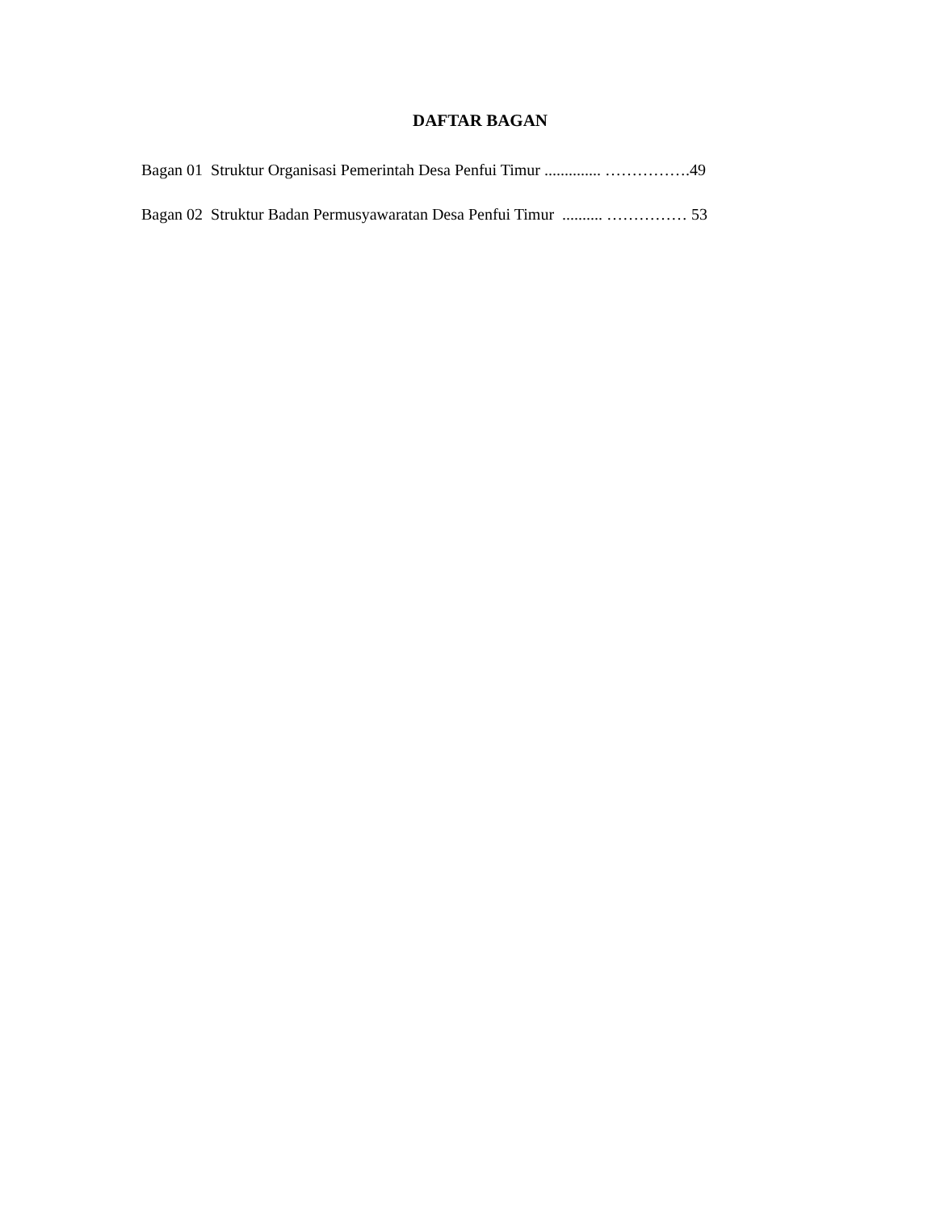DAFTAR BAGAN
Bagan 01 Struktur Organisasi Pemerintah Desa Penfui Timur .............. …………….49
Bagan 02 Struktur Badan Permusyawaratan Desa Penfui Timur .......... …………… 53